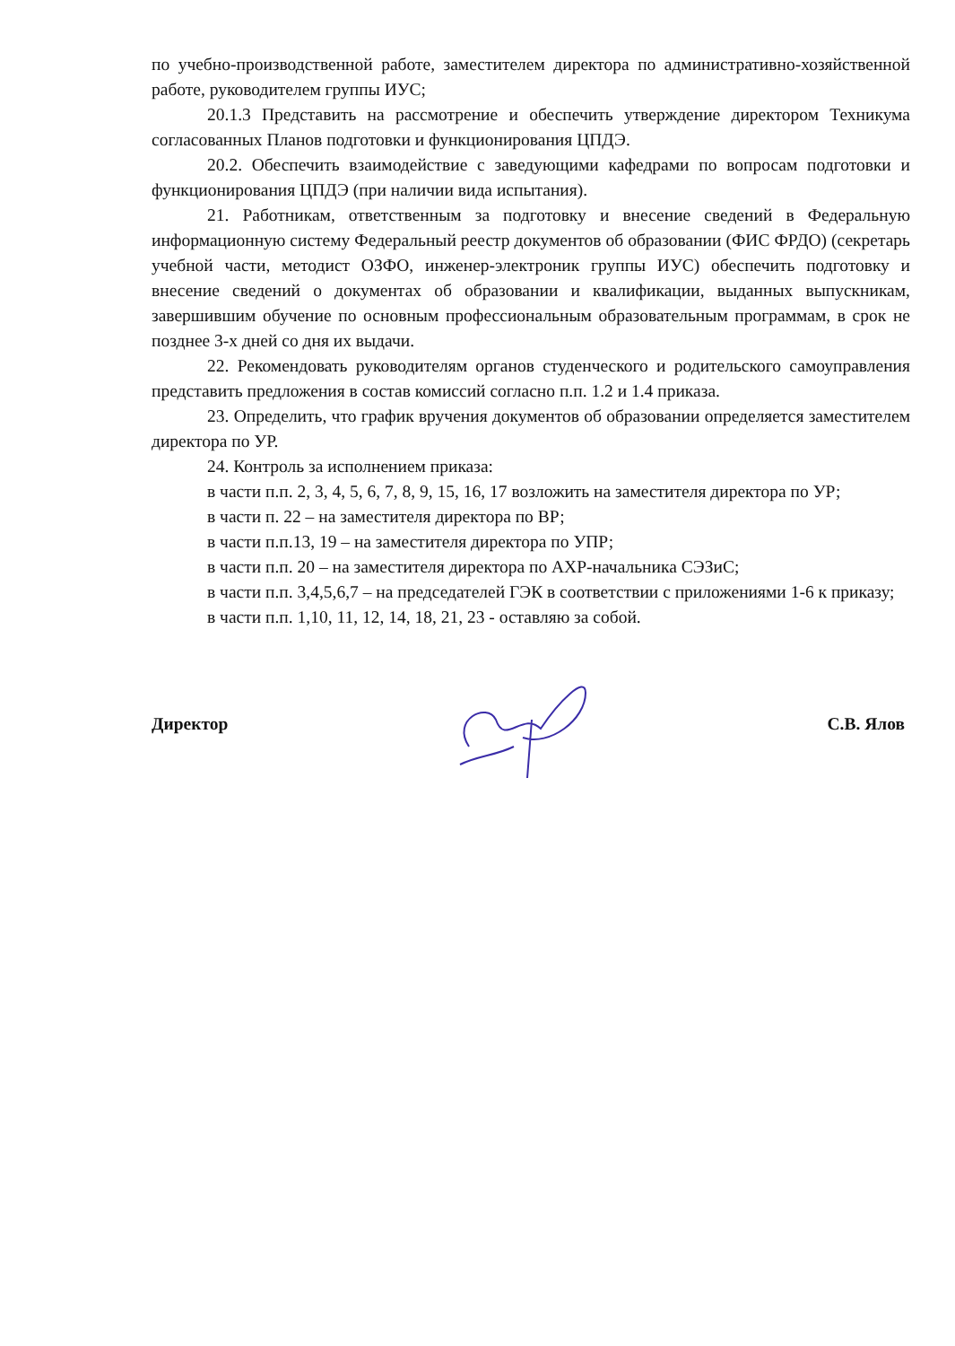по учебно-производственной работе, заместителем директора по административно-хозяйственной работе, руководителем группы ИУС;
20.1.3 Представить на рассмотрение и обеспечить утверждение директором Техникума согласованных Планов подготовки и функционирования ЦПДЭ.
20.2. Обеспечить взаимодействие с заведующими кафедрами по вопросам подготовки и функционирования ЦПДЭ (при наличии вида испытания).
21. Работникам, ответственным за подготовку и внесение сведений в Федеральную информационную систему Федеральный реестр документов об образовании (ФИС ФРДО) (секретарь учебной части, методист ОЗФО, инженер-электроник группы ИУС) обеспечить подготовку и внесение сведений о документах об образовании и квалификации, выданных выпускникам, завершившим обучение по основным профессиональным образовательным программам, в срок не позднее 3-х дней со дня их выдачи.
22. Рекомендовать руководителям органов студенческого и родительского самоуправления представить предложения в состав комиссий согласно п.п. 1.2 и 1.4 приказа.
23. Определить, что график вручения документов об образовании определяется заместителем директора по УР.
24. Контроль за исполнением приказа:
в части п.п. 2, 3, 4, 5, 6, 7, 8, 9, 15, 16, 17 возложить на заместителя директора по УР;
в части п. 22 – на заместителя директора по ВР;
в части п.п.13, 19 – на заместителя директора по УПР;
в части п.п. 20 – на заместителя директора по АХР-начальника СЭЗиС;
в части п.п. 3,4,5,6,7 – на председателей ГЭК в соответствии с приложениями 1-6 к приказу;
в части п.п. 1,10, 11, 12, 14, 18, 21, 23 - оставляю за собой.
Директор С.В. Ялов